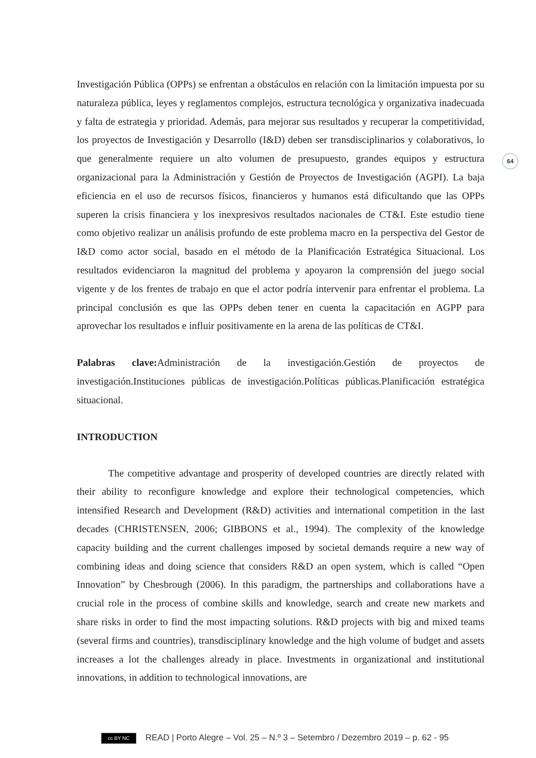64
Investigación Pública (OPPs) se enfrentan a obstáculos en relación con la limitación impuesta por su naturaleza pública, leyes y reglamentos complejos, estructura tecnológica y organizativa inadecuada y falta de estrategia y prioridad. Además, para mejorar sus resultados y recuperar la competitividad, los proyectos de Investigación y Desarrollo (I&D) deben ser transdisciplinarios y colaborativos, lo que generalmente requiere un alto volumen de presupuesto, grandes equipos y estructura organizacional para la Administración y Gestión de Proyectos de Investigación (AGPI). La baja eficiencia en el uso de recursos físicos, financieros y humanos está dificultando que las OPPs superen la crisis financiera y los inexpresivos resultados nacionales de CT&I. Este estudio tiene como objetivo realizar un análisis profundo de este problema macro en la perspectiva del Gestor de I&D como actor social, basado en el método de la Planificación Estratégica Situacional. Los resultados evidenciaron la magnitud del problema y apoyaron la comprensión del juego social vigente y de los frentes de trabajo en que el actor podría intervenir para enfrentar el problema. La principal conclusión es que las OPPs deben tener en cuenta la capacitación en AGPP para aprovechar los resultados e influir positivamente en la arena de las políticas de CT&I.
Palabras clave: Administración de la investigación.Gestión de proyectos de investigación.Instituciones públicas de investigación.Políticas públicas.Planificación estratégica situacional.
INTRODUCTION
The competitive advantage and prosperity of developed countries are directly related with their ability to reconfigure knowledge and explore their technological competencies, which intensified Research and Development (R&D) activities and international competition in the last decades (CHRISTENSEN, 2006; GIBBONS et al., 1994). The complexity of the knowledge capacity building and the current challenges imposed by societal demands require a new way of combining ideas and doing science that considers R&D an open system, which is called “Open Innovation” by Chesbrough (2006). In this paradigm, the partnerships and collaborations have a crucial role in the process of combine skills and knowledge, search and create new markets and share risks in order to find the most impacting solutions. R&D projects with big and mixed teams (several firms and countries), transdisciplinary knowledge and the high volume of budget and assets increases a lot the challenges already in place. Investments in organizational and institutional innovations, in addition to technological innovations, are
cc BY NC READ | Porto Alegre – Vol. 25 – N.º 3 – Setembro / Dezembro 2019 – p. 62 - 95